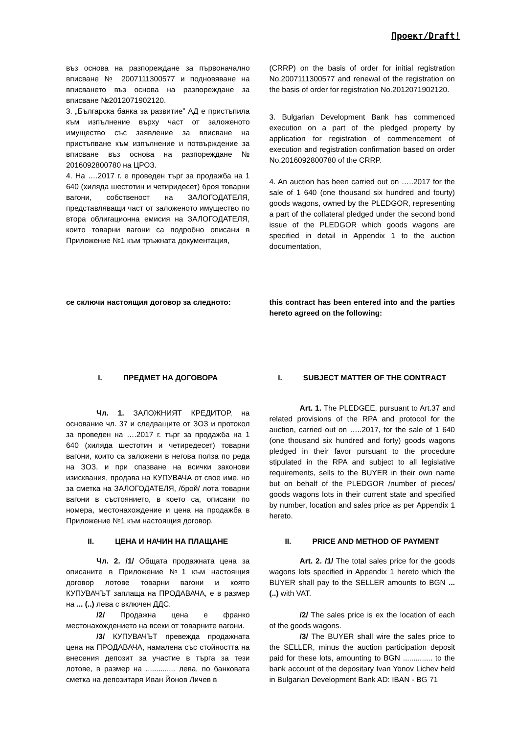Проект/Draft!
| въз основа на разпореждане за първоначално вписване № 2007111300577 и подновяване на вписването въз основа на разпореждане за вписване №2012071902120. | (CRRP) on the basis of order for initial registration No.2007111300577 and renewal of the registration on the basis of order for registration No.2012071902120. |
| 3. „Българска банка за развитие” АД е пристъпила към изпълнение върху част от заложеното имущество със заявление за вписване на пристъпване към изпълнение и потвърждение за вписване въз основа на разпореждане № 2016092800780 на ЦРОЗ. | 3. Bulgarian Development Bank has commenced execution on a part of the pledged property by application for registration of commencement of execution and registration confirmation based on order No.2016092800780 of the CRRP. |
| 4. На ….2017 г. е проведен търг за продажба на 1 640 (хиляда шестотин и четиридесет) броя товарни вагони, собственост на ЗАЛОГОДАТЕЛЯ, представляващи част от заложеното имущество по втора облигационна емисия на ЗАЛОГОДАТЕЛЯ, които товарни вагони са подробно описани в Приложение №1 към тръжната документация, | 4. An auction has been carried out on …..2017 for the sale of 1 640 (one thousand six hundred and fourty) goods wagons, owned by the PLEDGOR, representing a part of the collateral pledged under the second bond issue of the PLEDGOR which goods wagons are specified in detail in Appendix 1 to the auction documentation, |
| се сключи настоящия договор за следното: | this contract has been entered into and the parties hereto agreed on the following: |
| I. ПРЕДМЕТ НА ДОГОВОРА | I. SUBJECT MATTER OF THE CONTRACT |
| Чл. 1. ЗАЛОЖНИЯТ КРЕДИТОР, на основание чл. 37 и следващите от ЗОЗ и протокол за проведен на ….2017 г. търг за продажба на 1 640 (хиляда шестотин и четиредесет) товарни вагони, които са заложени в негова полза по реда на ЗОЗ, и при спазване на всички законови изисквания, продава на КУПУВАЧА от свое име, но за сметка на ЗАЛОГОДАТЕЛЯ, /брой/ лота товарни вагони в състоянието, в което са, описани по номера, местонахождение и цена на продажба в Приложение №1 към настоящия договор. | Art. 1. The PLEDGEE, pursuant to Art.37 and related provisions of the RPA and protocol for the auction, carried out on …..2017, for the sale of 1 640 (one thousand six hundred and forty) goods wagons pledged in their favor pursuant to the procedure stipulated in the RPA and subject to all legislative requirements, sells to the BUYER in their own name but on behalf of the PLEDGOR /number of pieces/ goods wagons lots in their current state and specified by number, location and sales price as per Appendix 1 hereto. |
| II. ЦЕНА И НАЧИН НА ПЛАЩАНЕ | II. PRICE AND METHOD OF PAYMENT |
| Чл. 2. /1/ Общата продажната цена за описаните в Приложение №1 към настоящия договор лотове товарни вагони и която КУПУВАЧЪТ заплаща на ПРОДАВАЧА, е в размер на ... (..) лева с включен ДДС. /2/ Продажна цена е франко местонахождението на всеки от товарните вагони. /3/ КУПУВАЧЪТ превежда продажната цена на ПРОДАВАЧА, намалена със стойността на внесения депозит за участие в търга за тези лотове, в размер на .............. лева, по банковата сметка на депозитаря Иван Йонов Личев в | Art. 2. /1/ The total sales price for the goods wagons lots specified in Appendix 1 hereto which the BUYER shall pay to the SELLER amounts to BGN ... (..) with VAT. /2/ The sales price is ex the location of each of the goods wagons. /3/ The BUYER shall wire the sales price to the SELLER, minus the auction participation deposit paid for these lots, amounting to BGN .............. to the bank account of the depositary Ivan Yonov Lichev held in Bulgarian Development Bank AD: IBAN - BG 71 |